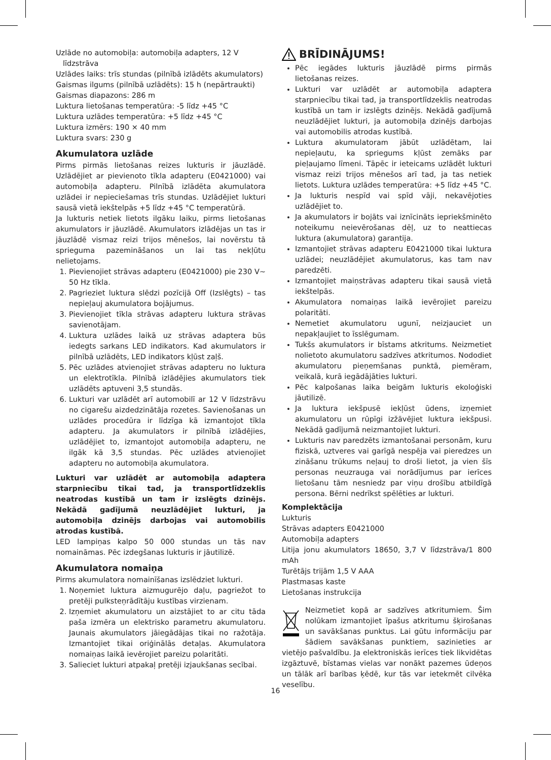Uzlāde no automobiļa: automobiļa adapters, 12 V
līdzstrāva
Uzlādes laiks: trīs stundas (pilnībā izlādēts akumulators)
Gaismas ilgums (pilnībā uzlādēts): 15 h (nepārtraukti)
Gaismas diapazons: 286 m
Luktura lietošanas temperatūra: -5 līdz +45 °C
Luktura uzlādes temperatūra: +5 līdz +45 °C
Luktura izmērs: 190 × 40 mm
Luktura svars: 230 g
Akumulatora uzlāde
Pirms pirmās lietošanas reizes lukturis ir jāuzlādē. Uzlādējiet ar pievienoto tīkla adapteru (E0421000) vai automobiļa adapteru. Pilnībā izlādēta akumulatora uzlādei ir nepieciešamas trīs stundas. Uzlādējiet lukturi sausā vietā iekštelpās +5 līdz +45 °C temperatūrā.
Ja lukturis netiek lietots ilgāku laiku, pirms lietošanas akumulators ir jāuzlādē. Akumulators izlādējas un tas ir jāuzlādē vismaz reizi trijos mēnešos, lai novērstu tā sprieguma pazemināšanos un lai tas nekļūtu nelietojams.
1. Pievienojiet strāvas adapteru (E0421000) pie 230 V~ 50 Hz tīkla.
2. Pagrieziet luktura slēdzi pozīcijā Off (Izslēgts) – tas nepieļauj akumulatora bojājumus.
3. Pievienojiet tīkla strāvas adapteru luktura strāvas savienotājam.
4. Luktura uzlādes laikā uz strāvas adaptera būs iedegts sarkans LED indikators. Kad akumulators ir pilnībā uzlādēts, LED indikators kļūst zaļš.
5. Pēc uzlādes atvienojiet strāvas adapteru no luktura un elektrotīkla. Pilnībā izlādējies akumulators tiek uzlādēts aptuveni 3,5 stundās.
6. Lukturi var uzlādēt arī automobilī ar 12 V līdzstrāvu no cigarešu aizdedzinātāja rozetes. Savienošanas un uzlādes procedūra ir līdzīga kā izmantojot tīkla adapteru. Ja akumulators ir pilnībā izlādējies, uzlādējiet to, izmantojot automobiļa adapteru, ne ilgāk kā 3,5 stundas. Pēc uzlādes atvienojiet adapteru no automobiļa akumulatora.
Lukturi var uzlādēt ar automobiļa adaptera starpniecību tikai tad, ja transportlīdzeklis neatrodas kustībā un tam ir izslēgts dzinējs. Nekādā gadījumā neuzlādējiet lukturi, ja automobiļa dzinējs darbojas vai automobilis atrodas kustībā.
LED lampiņas kalpo 50 000 stundas un tās nav nomaināmas. Pēc izdegšanas lukturis ir jāutilizē.
Akumulatora nomaiņa
Pirms akumulatora nomainīšanas izslēdziet lukturi.
1. Noņemiet luktura aizmugurējo daļu, pagriežot to pretēji pulksteņrādītāju kustības virzienam.
2. Izņemiet akumulatoru un aizstājiet to ar citu tāda paša izmēra un elektrisko parametru akumulatoru. Jaunais akumulators jāiegādājas tikai no ražotāja. Izmantojiet tikai oriģinālās detaļas. Akumulatora nomaiņas laikā ievērojiet pareizu polaritāti.
3. Salieciet lukturi atpakaļ pretēji izjaukšanas secībai.
BRĪDINĀJUMS!
Pēc iegādes lukturis jāuzlādē pirms pirmās lietošanas reizes.
Lukturi var uzlādēt ar automobiļa adaptera starpniecību tikai tad, ja transportlīdzeklis neatrodas kustībā un tam ir izslēgts dzinējs. Nekādā gadījumā neuzlādējiet lukturi, ja automobiļa dzinējs darbojas vai automobilis atrodas kustībā.
Luktura akumulatoram jābūt uzlādētam, lai nepieļautu, ka spriegums kļūst zemāks par pieļaujamo līmeni. Tāpēc ir ieteicams uzlādēt lukturi vismaz reizi trijos mēnešos arī tad, ja tas netiek lietots. Luktura uzlādes temperatūra: +5 līdz +45 °C.
Ja lukturis nespīd vai spīd vāji, nekavējoties uzlādējiet to.
Ja akumulators ir bojāts vai iznīcināts iepriekšminēto noteikumu neievērošanas dēļ, uz to neattiecas luktura (akumulatora) garantija.
Izmantojiet strāvas adapteru E0421000 tikai luktura uzlādei; neuzlādējiet akumulatorus, kas tam nav paredzēti.
Izmantojiet maiņstrāvas adapteru tikai sausā vietā iekštelpās.
Akumulatora nomaiņas laikā ievērojiet pareizu polaritāti.
Nemetiet akumulatoru ugunī, neizjauciet un nepakļaujiet to īsslēgumam.
Tukšs akumulators ir bīstams atkritums. Neizmetiet nolietoto akumulatoru sadzīves atkritumos. Nododiet akumulatoru pieņemšanas punktā, piemēram, veikalā, kurā iegādājāties lukturi.
Pēc kalpošanas laika beigām lukturis ekoloģiski jāutilizē.
Ja luktura iekšpusē iekļūst ūdens, izņemiet akumulatoru un rūpīgi izžāvējiet luktura iekšpusi. Nekādā gadījumā neizmantojiet lukturi.
Lukturis nav paredzēts izmantošanai personām, kuru fiziskā, uztveres vai garīgā nespēja vai pieredzes un zināšanu trūkums neļauj to droši lietot, ja vien šīs personas neuzrauga vai norādījumus par ierīces lietošanu tām nesniedz par viņu drošību atbildīgā persona. Bērni nedrīkst spēlēties ar lukturi.
Komplektācija
Lukturis
Strāvas adapters E0421000
Automobiļa adapters
Litija jonu akumulators 18650, 3,7 V līdzstrāva/1 800 mAh
Turētājs trijām 1,5 V AAA
Plastmasas kaste
Lietošanas instrukcija
Neizmetiet kopā ar sadzīves atkritumiem. Šim nolūkam izmantojiet īpašus atkritumu šķirošanas un savākšanas punktus. Lai gūtu informāciju par šādiem savākšanas punktiem, sazinieties ar vietējo pašvaldību. Ja elektroniskās ierīces tiek likvidētas izgāztuvē, bīstamas vielas var nonākt pazemes ūdeņos un tālāk arī barības ķēdē, kur tās var ietekmēt cilvēka veselību.
16